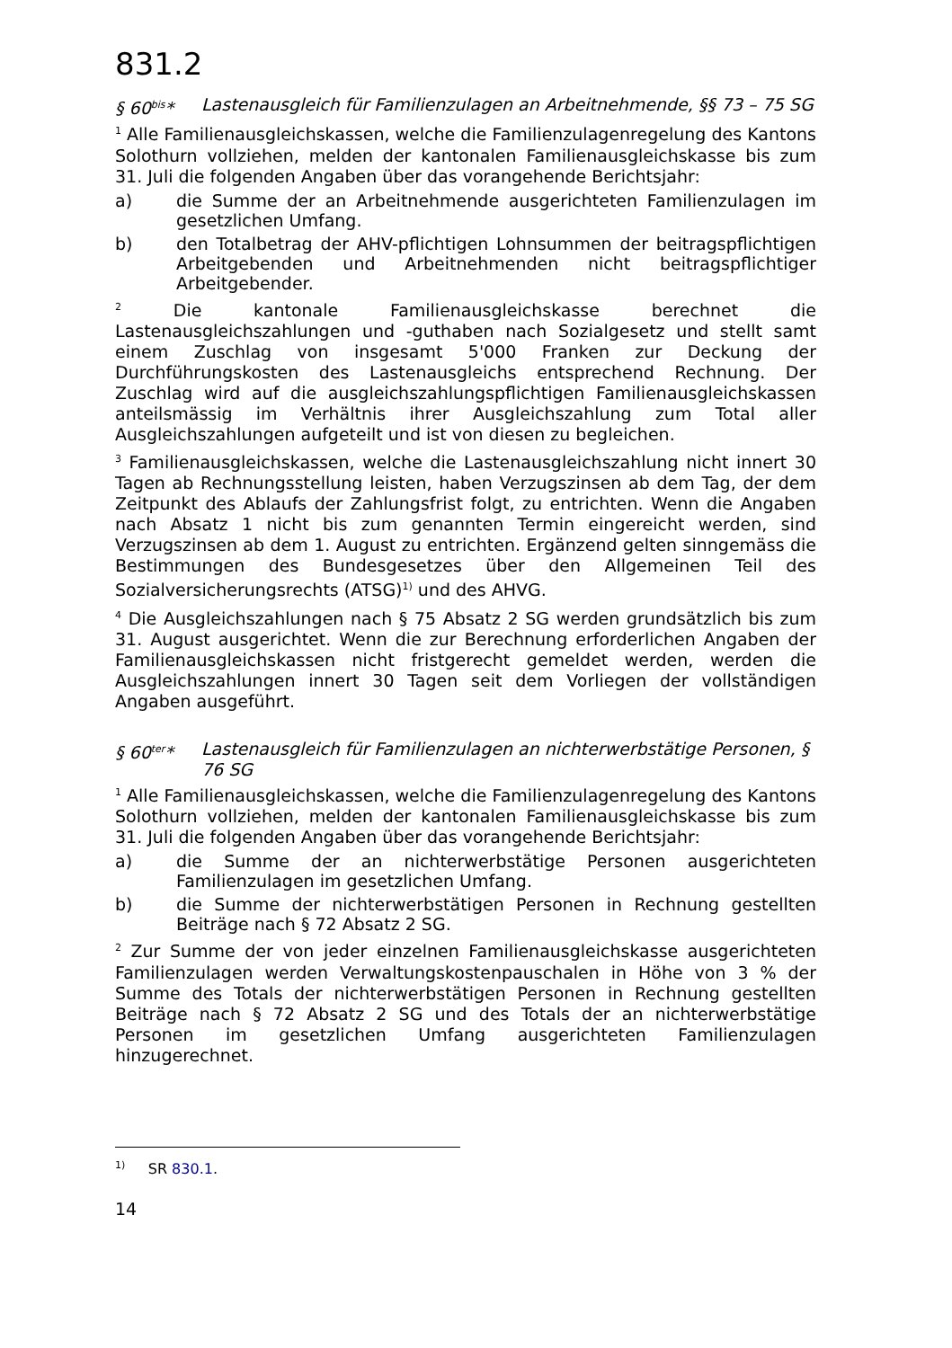831.2
§ 60<sup>bis</sup>* Lastenausgleich für Familienzulagen an Arbeitnehmende, §§ 73 – 75 SG
<sup>1</sup> Alle Familienausgleichskassen, welche die Familienzulagenregelung des Kantons Solothurn vollziehen, melden der kantonalen Familienausgleichskasse bis zum 31. Juli die folgenden Angaben über das vorangehende Berichtsjahr:
a) die Summe der an Arbeitnehmende ausgerichteten Familienzulagen im gesetzlichen Umfang.
b) den Totalbetrag der AHV-pflichtigen Lohnsummen der beitragspflichtigen Arbeitgebenden und Arbeitnehmenden nicht beitragspflichtiger Arbeitgebender.
<sup>2</sup> Die kantonale Familienausgleichskasse berechnet die Lastenausgleichszahlungen und -guthaben nach Sozialgesetz und stellt samt einem Zuschlag von insgesamt 5'000 Franken zur Deckung der Durchführungskosten des Lastenausgleichs entsprechend Rechnung. Der Zuschlag wird auf die ausgleichszahlungspflichtigen Familienausgleichskassen anteilsmässig im Verhältnis ihrer Ausgleichszahlung zum Total aller Ausgleichszahlungen aufgeteilt und ist von diesen zu begleichen.
<sup>3</sup> Familienausgleichskassen, welche die Lastenausgleichszahlung nicht innert 30 Tagen ab Rechnungsstellung leisten, haben Verzugszinsen ab dem Tag, der dem Zeitpunkt des Ablaufs der Zahlungsfrist folgt, zu entrichten. Wenn die Angaben nach Absatz 1 nicht bis zum genannten Termin eingereicht werden, sind Verzugszinsen ab dem 1. August zu entrichten. Ergänzend gelten sinngemäss die Bestimmungen des Bundesgesetzes über den Allgemeinen Teil des Sozialversicherungsrechts (ATSG)<sup>1)</sup> und des AHVG.
<sup>4</sup> Die Ausgleichszahlungen nach § 75 Absatz 2 SG werden grundsätzlich bis zum 31. August ausgerichtet. Wenn die zur Berechnung erforderlichen Angaben der Familienausgleichskassen nicht fristgerecht gemeldet werden, werden die Ausgleichszahlungen innert 30 Tagen seit dem Vorliegen der vollständigen Angaben ausgeführt.
§ 60<sup>ter</sup>* Lastenausgleich für Familienzulagen an nichterwerbstätige Personen, § 76 SG
<sup>1</sup> Alle Familienausgleichskassen, welche die Familienzulagenregelung des Kantons Solothurn vollziehen, melden der kantonalen Familienausgleichskasse bis zum 31. Juli die folgenden Angaben über das vorangehende Berichtsjahr:
a) die Summe der an nichterwerbstätige Personen ausgerichteten Familienzulagen im gesetzlichen Umfang.
b) die Summe der nichterwerbstätigen Personen in Rechnung gestellten Beiträge nach § 72 Absatz 2 SG.
<sup>2</sup> Zur Summe der von jeder einzelnen Familienausgleichskasse ausgerichteten Familienzulagen werden Verwaltungskostenpauschalen in Höhe von 3 % der Summe des Totals der nichterwerbstätigen Personen in Rechnung gestellten Beiträge nach § 72 Absatz 2 SG und des Totals der an nichterwerbstätige Personen im gesetzlichen Umfang ausgerichteten Familienzulagen hinzugerechnet.
<sup>1)</sup> SR 830.1.
14